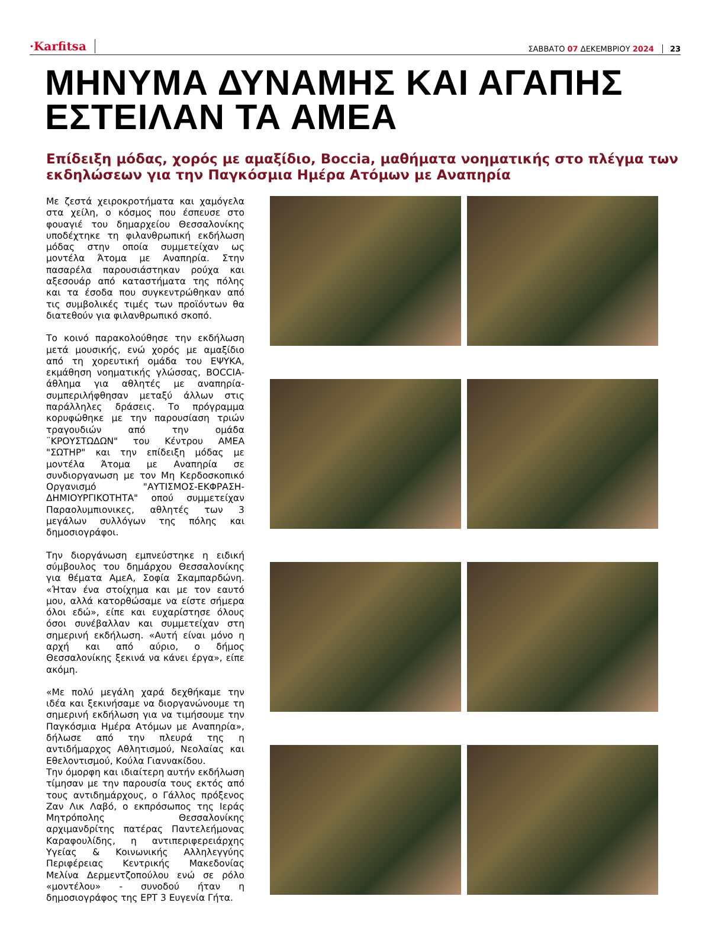·Karfitsa ΣΑΒΒΑΤΟ 07 ΔΕΚΕΜΒΡΙΟΥ 2024 23
ΜΗΝΥΜΑ ΔΥΝΑΜΗΣ ΚΑΙ ΑΓΑΠΗΣ
ΕΣΤΕΙΛΑΝ ΤΑ ΑΜΕΑ
Επίδειξη μόδας, χορός με αμαξίδιο, Boccia, μαθήματα νοηματικής στο πλέγμα των εκδηλώσεων για την Παγκόσμια Ημέρα Ατόμων με Αναπηρία
Με ζεστά χειροκροτήματα και χαμόγελα στα χείλη, ο κόσμος που έσπευσε στο φουαγιέ του δημαρχείου Θεσσαλονίκης υποδέχτηκε τη φιλανθρωπική εκδήλωση μόδας στην οποία συμμετείχαν ως μοντέλα Άτομα με Αναπηρία. Στην πασαρέλα παρουσιάστηκαν ρούχα και αξεσουάρ από καταστήματα της πόλης και τα έσοδα που συγκεντρώθηκαν από τις συμβολικές τιμές των προϊόντων θα διατεθούν για φιλανθρωπικό σκοπό.
Το κοινό παρακολούθησε την εκδήλωση μετά μουσικής, ενώ χορός με αμαξίδιο από τη χορευτική ομάδα του ΕΨΥΚΑ, εκμάθηση νοηματικής γλώσσας, BOCCIA- άθλημα για αθλητές με αναπηρία- συμπεριλήφθησαν μεταξύ άλλων στις παράλληλες δράσεις. Το πρόγραμμα κορυφώθηκε με την παρουσίαση τριών τραγουδιών από την ομάδα ¨ΚΡΟΥΣΤΩΔΩΝ" του Κέντρου ΑΜΕΑ "ΣΩΤΗΡ" και την επίδειξη μόδας με μοντέλα Άτομα με Αναπηρία σε συνδιοργανωση με τον Μη Κερδοσκοπικό Οργανισμό "ΑΥΤΙΣΜΟΣ-ΕΚΦΡΑΣΗ-ΔΗΜΙΟΥΡΓΙΚΟΤΗΤΑ" οπού συμμετείχαν Παραολυμπιονικες, αθλητές των 3 μεγάλων συλλόγων της πόλης και δημοσιογράφοι.
Την διοργάνωση εμπνεύστηκε η ειδική σύμβουλος του δημάρχου Θεσσαλονίκης για θέματα ΑμεΑ, Σοφία Σκαμπαρδώνη. «Ήταν ένα στοίχημα και με τον εαυτό μου, αλλά κατορθώσαμε να είστε σήμερα όλοι εδώ», είπε και ευχαρίστησε όλους όσοι συνέβαλλαν και συμμετείχαν στη σημερινή εκδήλωση. «Αυτή είναι μόνο η αρχή και από αύριο, ο δήμος Θεσσαλονίκης ξεκινά να κάνει έργα», είπε ακόμη.
«Με πολύ μεγάλη χαρά δεχθήκαμε την ιδέα και ξεκινήσαμε να διοργανώνουμε τη σημερινή εκδήλωση για να τιμήσουμε την Παγκόσμια Ημέρα Ατόμων με Αναπηρία», δήλωσε από την πλευρά της η αντιδήμαρχος Αθλητισμού, Νεολαίας και Εθελοντισμού, Κούλα Γιαννακίδου.
Την όμορφη και ιδιαίτερη αυτήν εκδήλωση τίμησαν με την παρουσία τους εκτός από τους αντιδημάρχους, ο Γάλλος πρόξενος Ζαν Λικ Λαβό, ο εκπρόσωπος της Ιεράς Μητρόπολης Θεσσαλονίκης αρχιμανδρίτης πατέρας Παντελεήμονας Καραφουλίδης, η αντιπεριφερειάρχης Υγείας & Κοινωνικής Αλληλεγγύης Περιφέρειας Κεντρικής Μακεδονίας Μελίνα Δερμεντζοπούλου ενώ σε ρόλο «μοντέλου» - συνοδού ήταν η δημοσιογράφος της ΕΡΤ 3 Ευγενία Γήτα.